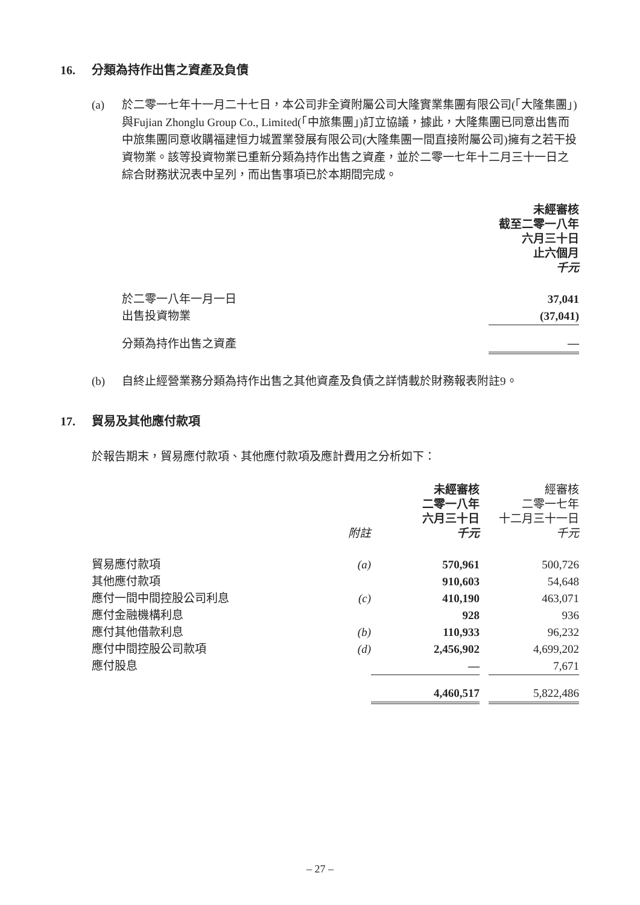16. 分類為持作出售之資產及負債
(a) 於二零一七年十一月二十七日，本公司非全資附屬公司大隆實業集團有限公司(「大隆集團」)與Fujian Zhonglu Group Co., Limited(「中旅集團」)訂立協議，據此，大隆集團已同意出售而中旅集團同意收購福建恒力城置業發展有限公司(大隆集團一間直接附屬公司)擁有之若干投資物業。該等投資物業已重新分類為持作出售之資產，並於二零一七年十二月三十一日之綜合財務狀況表中呈列，而出售事項已於本期間完成。
| | 未經審核 截至二零一八年 六月三十日 止六個月 千元 |
| 於二零一八年一月一日 | 37,041 |
| 出售投資物業 | (37,041) |
| 分類為持作出售之資產 | — |
(b) 自終止經營業務分類為持作出售之其他資產及負債之詳情載於財務報表附註9。
17. 貿易及其他應付款項
於報告期末，貿易應付款項、其他應付款項及應計費用之分析如下：
| | 附註 | 未經審核 二零一八年 六月三十日 千元 | | 經審核 二零一七年 十二月三十一日 千元 |
| 貿易應付款項 | (a) | 570,961 | | 500,726 |
| 其他應付款項 | | 910,603 | | 54,648 |
| 應付一間中間控股公司利息 | (c) | 410,190 | | 463,071 |
| 應付金融機構利息 | | 928 | | 936 |
| 應付其他借款利息 | (b) | 110,933 | | 96,232 |
| 應付中間控股公司款項 | (d) | 2,456,902 | | 4,699,202 |
| 應付股息 | | — | | 7,671 |
| | | 4,460,517 | | 5,822,486 |
– 27 –